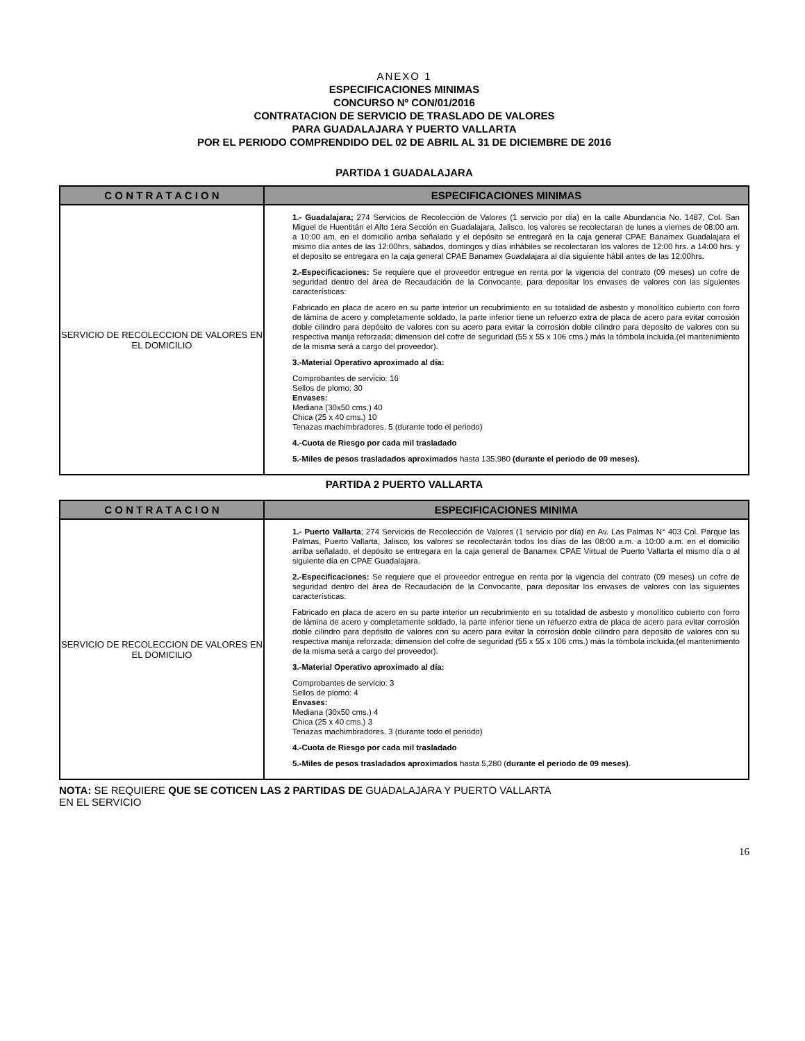ANEXO 1
ESPECIFICACIONES MINIMAS
CONCURSO Nº CON/01/2016
CONTRATACION DE SERVICIO DE TRASLADO DE VALORES
PARA GUADALAJARA Y PUERTO VALLARTA
POR EL PERIODO COMPRENDIDO DEL 02 DE ABRIL AL 31 DE DICIEMBRE DE 2016
PARTIDA 1 GUADALAJARA
| C O N T R A T A C I O N | ESPECIFICACIONES MINIMAS |
| --- | --- |
| SERVICIO DE RECOLECCION DE VALORES EN EL DOMICILIO | 1.- Guadalajara; 274 Servicios de Recolección de Valores (1 servicio por día) en la calle Abundancia No. 1487, Col. San Miguel de Huentitán el Alto 1era Sección en Guadalajara, Jalisco, los valores se recolectaran de lunes a viernes de 08:00 am. a 10:00 am. en el domicilio arriba señalado y el depósito se entregará en la caja general CPAE Banamex Guadalajara el mismo día antes de las 12:00hrs, sábados, domingos y días inhábiles se recolectaran los valores de 12:00 hrs. a 14:00 hrs. y el deposito se entregara en la caja general CPAE Banamex Guadalajara al día siguiente hábil antes de las 12:00hrs. 2.-Especificaciones: Se requiere que el proveedor entregue en renta por la vigencia del contrato (09 meses) un cofre de seguridad dentro del área de Recaudación de la Convocante, para depositar los envases de valores con las siguientes características: Fabricado en placa de acero en su parte interior un recubrimiento en su totalidad de asbesto y monolítico cubierto con forro de lámina de acero y completamente soldado, la parte inferior tiene un refuerzo extra de placa de acero para evitar corrosión doble cilindro para depósito de valores con su acero para evitar la corrosión doble cilindro para deposito de valores con su respectiva manija reforzada; dimension del cofre de seguridad (55 x 55 x 106 cms.) más la tómbola incluida.(el mantenimiento de la misma será a cargo del proveedor). 3.-Material Operativo aproximado al día: Comprobantes de servicio: 16 Sellos de plomo: 30 Envases: Mediana (30x50 cms.) 40 Chica (25 x 40 cms.) 10 Tenazas machimbradores. 5 (durante todo el periodo) 4.-Cuota de Riesgo por cada mil trasladado 5.-Miles de pesos trasladados aproximados hasta 135,980 (durante el periodo de 09 meses). |
PARTIDA 2 PUERTO VALLARTA
| C O N T R A T A C I O N | ESPECIFICACIONES MINIMA |
| --- | --- |
| SERVICIO DE RECOLECCION DE VALORES EN EL DOMICILIO | 1.- Puerto Vallarta ; 274 Servicios de Recolección de Valores (1 servicio por día) en Av. Las Palmas N° 403 Col. Parque las Palmas, Puerto Vallarta, Jalisco, los valores se recolectarán todos los días de las 08:00 a.m. a 10:00 a.m. en el domicilio arriba señalado, el depósito se entregara en la caja general de Banamex CPAE Virtual de Puerto Vallarta el mismo día o al siguiente día en CPAE Guadalajara. 2.-Especificaciones: Se requiere que el proveedor entregue en renta por la vigencia del contrato (09 meses) un cofre de seguridad dentro del área de Recaudación de la Convocante, para depositar los envases de valores con las siguientes características: Fabricado en placa de acero en su parte interior un recubrimiento en su totalidad de asbesto y monolítico cubierto con forro de lámina de acero y completamente soldado, la parte inferior tiene un refuerzo extra de placa de acero para evitar corrosión doble cilindro para depósito de valores con su acero para evitar la corrosión doble cilindro para deposito de valores con su respectiva manija reforzada; dimension del cofre de seguridad (55 x 55 x 106 cms.) más la tómbola incluida.(el mantenimiento de la misma será a cargo del proveedor). 3.-Material Operativo aproximado al día: Comprobantes de servicio: 3 Sellos de plomo: 4 Envases: Mediana (30x50 cms.) 4 Chica (25 x 40 cms.) 3 Tenazas machimbradores. 3 (durante todo el periodo) 4.-Cuota de Riesgo por cada mil trasladado 5.-Miles de pesos trasladados aproximados hasta 5,280 ( durante el periodo de 09 meses) . |
NOTA: SE REQUIERE QUE SE COTICEN LAS 2 PARTIDAS DE GUADALAJARA Y PUERTO VALLARTA
EN EL SERVICIO
16